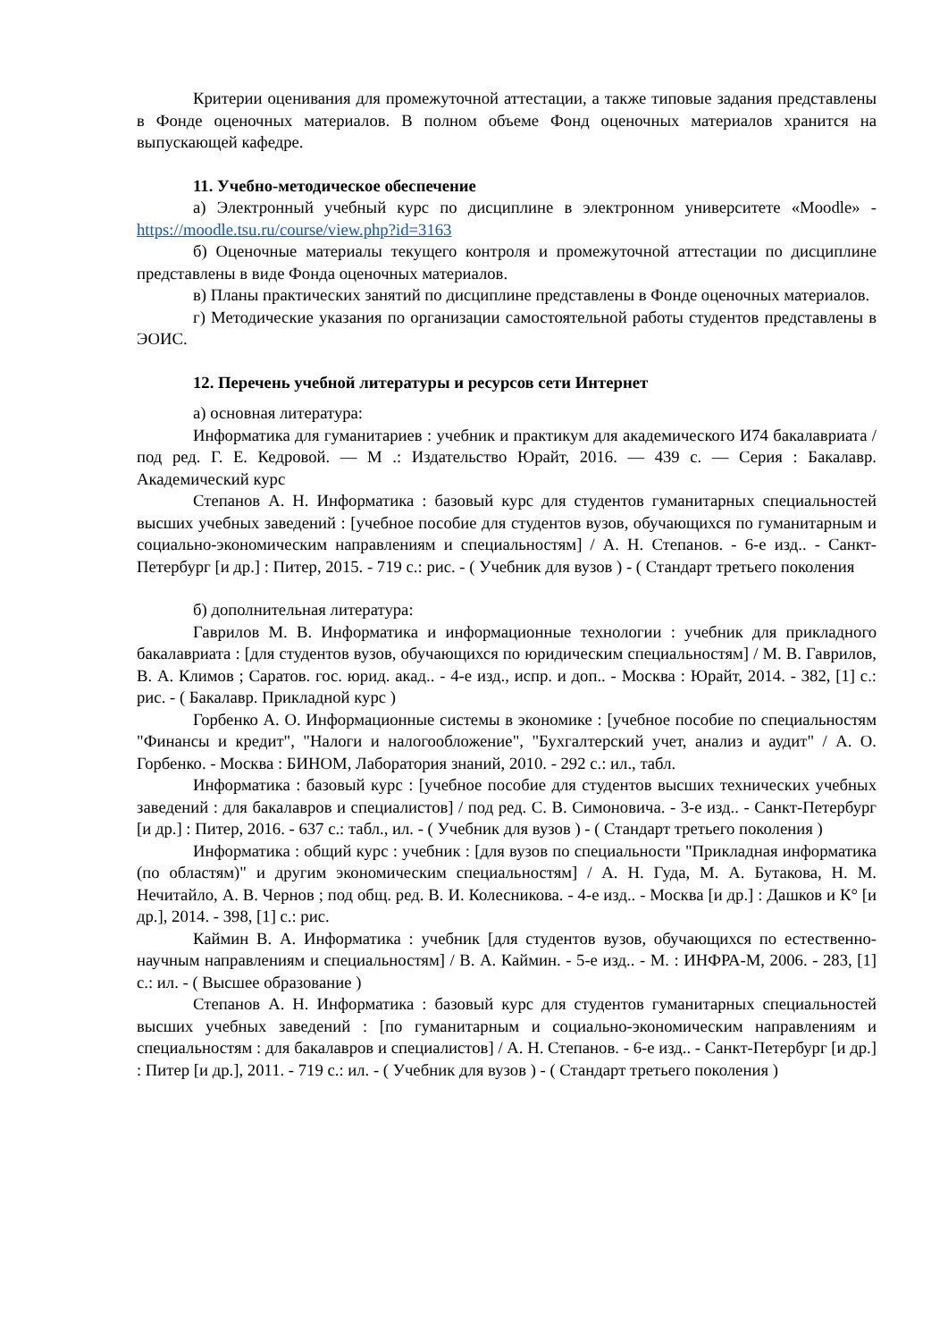Критерии оценивания для промежуточной аттестации, а также типовые задания представлены в Фонде оценочных материалов. В полном объеме Фонд оценочных материалов хранится на выпускающей кафедре.
11. Учебно-методическое обеспечение
а) Электронный учебный курс по дисциплине в электронном университете «Moodle» - https://moodle.tsu.ru/course/view.php?id=3163
б) Оценочные материалы текущего контроля и промежуточной аттестации по дисциплине представлены в виде Фонда оценочных материалов.
в) Планы практических занятий по дисциплине представлены в Фонде оценочных материалов.
г) Методические указания по организации самостоятельной работы студентов представлены в ЭОИС.
12. Перечень учебной литературы и ресурсов сети Интернет
а) основная литература:
Информатика для гуманитариев : учебник и практикум для академического И74 бакалавриата / под ред. Г. Е. Кедровой. — М .: Издательство Юрайт, 2016. — 439 с. — Серия : Бакалавр. Академический курс
Степанов А. Н. Информатика : базовый курс для студентов гуманитарных специальностей высших учебных заведений : [учебное пособие для студентов вузов, обучающихся по гуманитарным и социально-экономическим направлениям и специальностям] / А. Н. Степанов. - 6-е изд.. - Санкт-Петербург [и др.] : Питер, 2015. - 719 с.: рис. - ( Учебник для вузов ) - ( Стандарт третьего поколения
б) дополнительная литература:
Гаврилов М. В. Информатика и информационные технологии : учебник для прикладного бакалавриата : [для студентов вузов, обучающихся по юридическим специальностям] / М. В. Гаврилов, В. А. Климов ; Саратов. гос. юрид. акад.. - 4-е изд., испр. и доп.. - Москва : Юрайт, 2014. - 382, [1] с.: рис. - ( Бакалавр. Прикладной курс )
Горбенко А. О. Информационные системы в экономике : [учебное пособие по специальностям "Финансы и кредит", "Налоги и налогообложение", "Бухгалтерский учет, анализ и аудит" / А. О. Горбенко. - Москва : БИНОМ, Лаборатория знаний, 2010. - 292 с.: ил., табл.
Информатика : базовый курс : [учебное пособие для студентов высших технических учебных заведений : для бакалавров и специалистов] / под ред. С. В. Симоновича. - 3-е изд.. - Санкт-Петербург [и др.] : Питер, 2016. - 637 с.: табл., ил. - ( Учебник для вузов ) - ( Стандарт третьего поколения )
Информатика : общий курс : учебник : [для вузов по специальности "Прикладная информатика (по областям)" и другим экономическим специальностям] / А. Н. Гуда, М. А. Бутакова, Н. М. Нечитайло, А. В. Чернов ; под общ. ред. В. И. Колесникова. - 4-е изд.. - Москва [и др.] : Дашков и К° [и др.], 2014. - 398, [1] с.: рис.
Каймин В. А. Информатика : учебник [для студентов вузов, обучающихся по естественно-научным направлениям и специальностям] / В. А. Каймин. - 5-е изд.. - М. : ИНФРА-М, 2006. - 283, [1] с.: ил. - ( Высшее образование )
Степанов А. Н. Информатика : базовый курс для студентов гуманитарных специальностей высших учебных заведений : [по гуманитарным и социально-экономическим направлениям и специальностям : для бакалавров и специалистов] / А. Н. Степанов. - 6-е изд.. - Санкт-Петербург [и др.] : Питер [и др.], 2011. - 719 с.: ил. - ( Учебник для вузов ) - ( Стандарт третьего поколения )